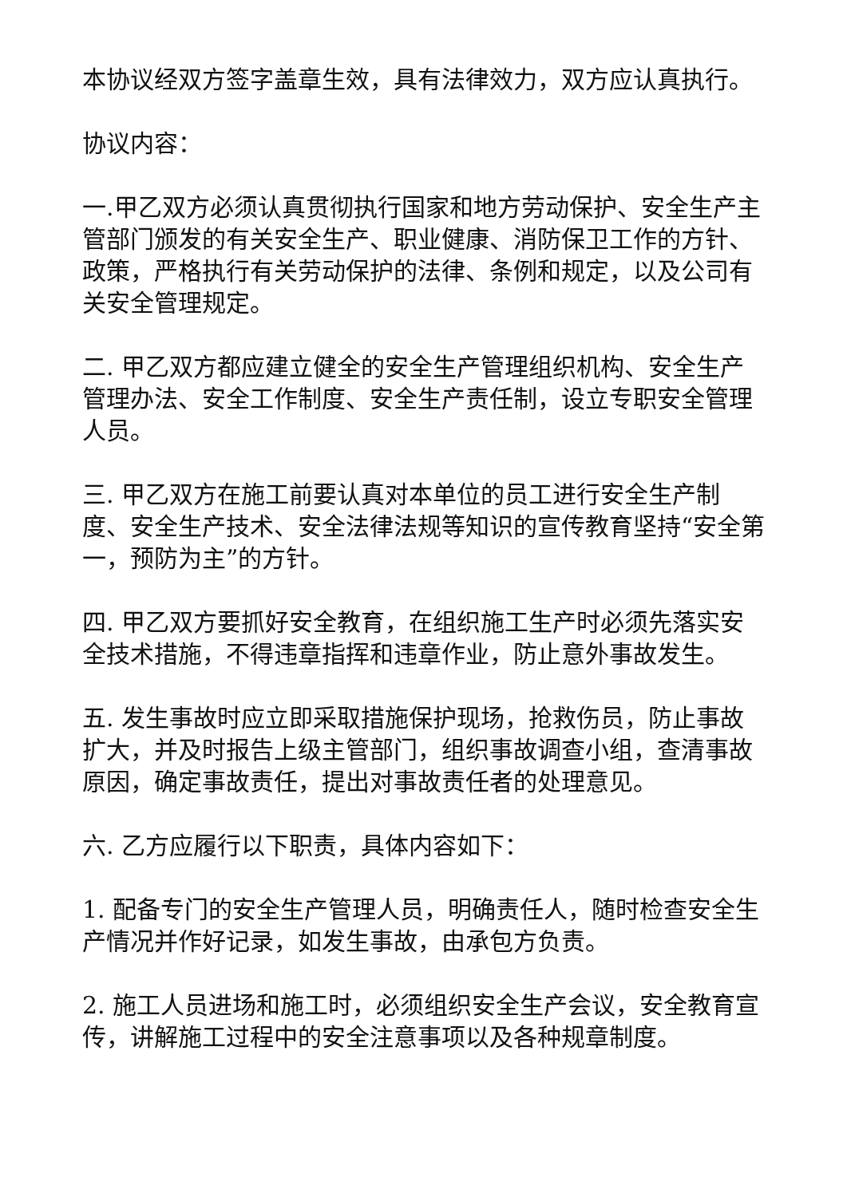本协议经双方签字盖章生效，具有法律效力，双方应认真执行。
协议内容：
一.甲乙双方必须认真贯彻执行国家和地方劳动保护、安全生产主管部门颁发的有关安全生产、职业健康、消防保卫工作的方针、政策，严格执行有关劳动保护的法律、条例和规定，以及公司有关安全管理规定。
二. 甲乙双方都应建立健全的安全生产管理组织机构、安全生产管理办法、安全工作制度、安全生产责任制，设立专职安全管理人员。
三. 甲乙双方在施工前要认真对本单位的员工进行安全生产制度、安全生产技术、安全法律法规等知识的宣传教育坚持“安全第一，预防为主”的方针。
四. 甲乙双方要抓好安全教育，在组织施工生产时必须先落实安全技术措施，不得违章指挥和违章作业，防止意外事故发生。
五. 发生事故时应立即采取措施保护现场，抢救伤员，防止事故扩大，并及时报告上级主管部门，组织事故调查小组，查清事故原因，确定事故责任，提出对事故责任者的处理意见。
六. 乙方应履行以下职责，具体内容如下：
1. 配备专门的安全生产管理人员，明确责任人，随时检查安全生产情况并作好记录，如发生事故，由承包方负责。
2. 施工人员进场和施工时，必须组织安全生产会议，安全教育宣传，讲解施工过程中的安全注意事项以及各种规章制度。